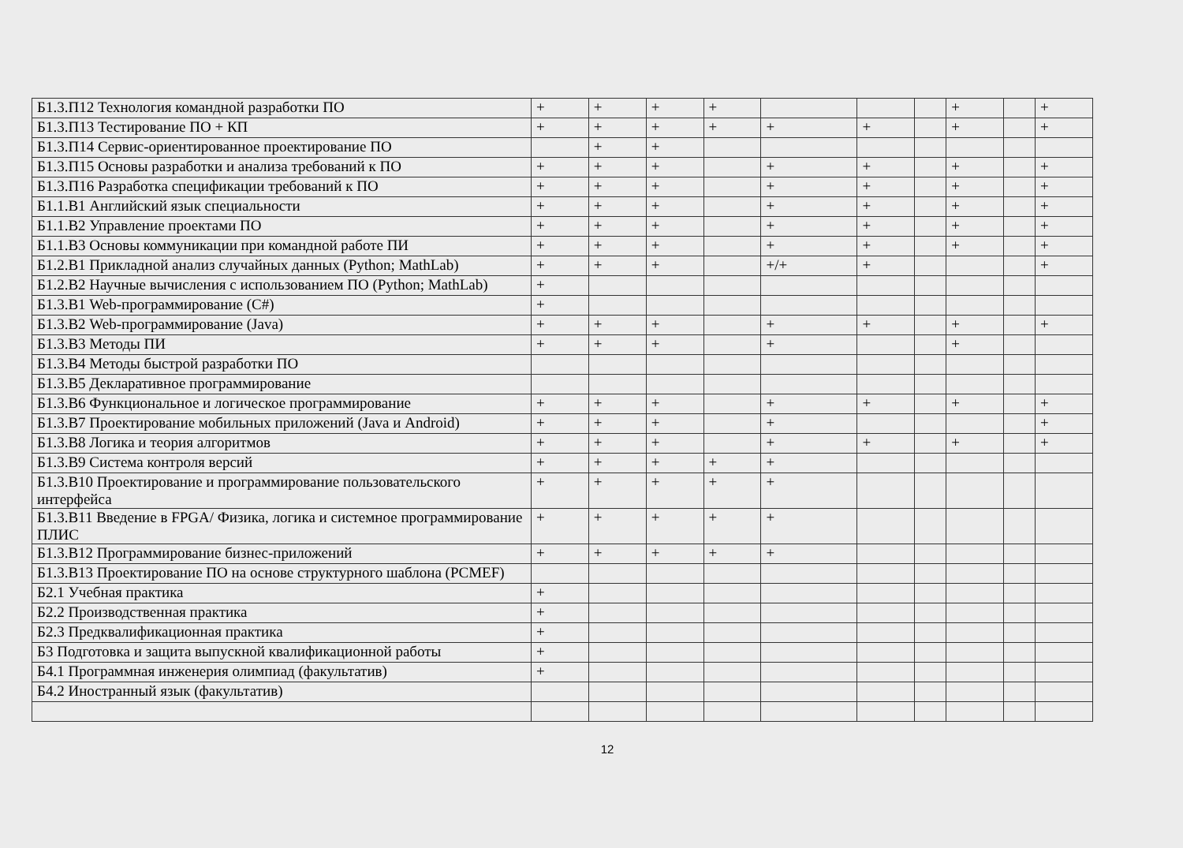| Б1.3.П12 Технология командной разработки ПО | + | + | + | + | | | | + | | + |
| Б1.3.П13 Тестирование ПО + КП | + | + | + | + | + | + | | + | | + |
| Б1.3.П14 Сервис-ориентированное проектирование ПО | | + | + | | | | | | | |
| Б1.3.П15 Основы разработки и анализа требований к ПО | + | + | + | | + | + | | + | | + |
| Б1.3.П16 Разработка спецификации требований к ПО | + | + | + | | + | + | | + | | + |
| Б1.1.В1 Английский язык специальности | + | + | + | | + | + | | + | | + |
| Б1.1.В2 Управление проектами ПО | + | + | + | | + | + | | + | | + |
| Б1.1.В3 Основы коммуникации при командной работе ПИ | + | + | + | | + | + | | + | | + |
| Б1.2.В1 Прикладной анализ случайных данных (Python; MathLab) | + | + | + | | +/+ | + | | | | + |
| Б1.2.В2 Научные вычисления с использованием ПО (Python; MathLab) | + | | | | | | | | | |
| Б1.3.В1 Web-программирование (C#) | + | | | | | | | | | |
| Б1.3.В2 Web-программирование (Java) | + | + | + | | + | + | | + | | + |
| Б1.3.В3 Методы ПИ | + | + | + | | + | | | + | | |
| Б1.3.В4 Методы быстрой разработки ПО | | | | | | | | | | |
| Б1.3.В5 Декларативное программирование | | | | | | | | | | |
| Б1.3.В6 Функциональное и логическое программирование | + | + | + | | + | + | | + | | + |
| Б1.3.В7 Проектирование мобильных приложений (Java и Android) | + | + | + | | + | | | | | + |
| Б1.3.В8 Логика и теория алгоритмов | + | + | + | | + | + | | + | | + |
| Б1.3.В9 Система контроля версий | + | + | + | + | + | | | | | |
| Б1.3.В10 Проектирование и программирование пользовательского интерфейса | + | + | + | + | + | | | | | |
| Б1.3.В11 Введение в FPGA/ Физика, логика и системное программирование ПЛИС | + | + | + | + | + | | | | | |
| Б1.3.В12 Программирование бизнес-приложений | + | + | + | + | + | | | | | |
| Б1.3.В13 Проектирование ПО на основе структурного шаблона (PCMEF) | | | | | | | | | | |
| Б2.1 Учебная практика | + | | | | | | | | | |
| Б2.2 Производственная практика | + | | | | | | | | | |
| Б2.3 Предквалификационная практика | + | | | | | | | | | |
| Б3 Подготовка и защита выпускной квалификационной работы | + | | | | | | | | | |
| Б4.1 Программная инженерия олимпиад (факультатив) | + | | | | | | | | | |
| Б4.2 Иностранный язык (факультатив) | | | | | | | | | | |
12